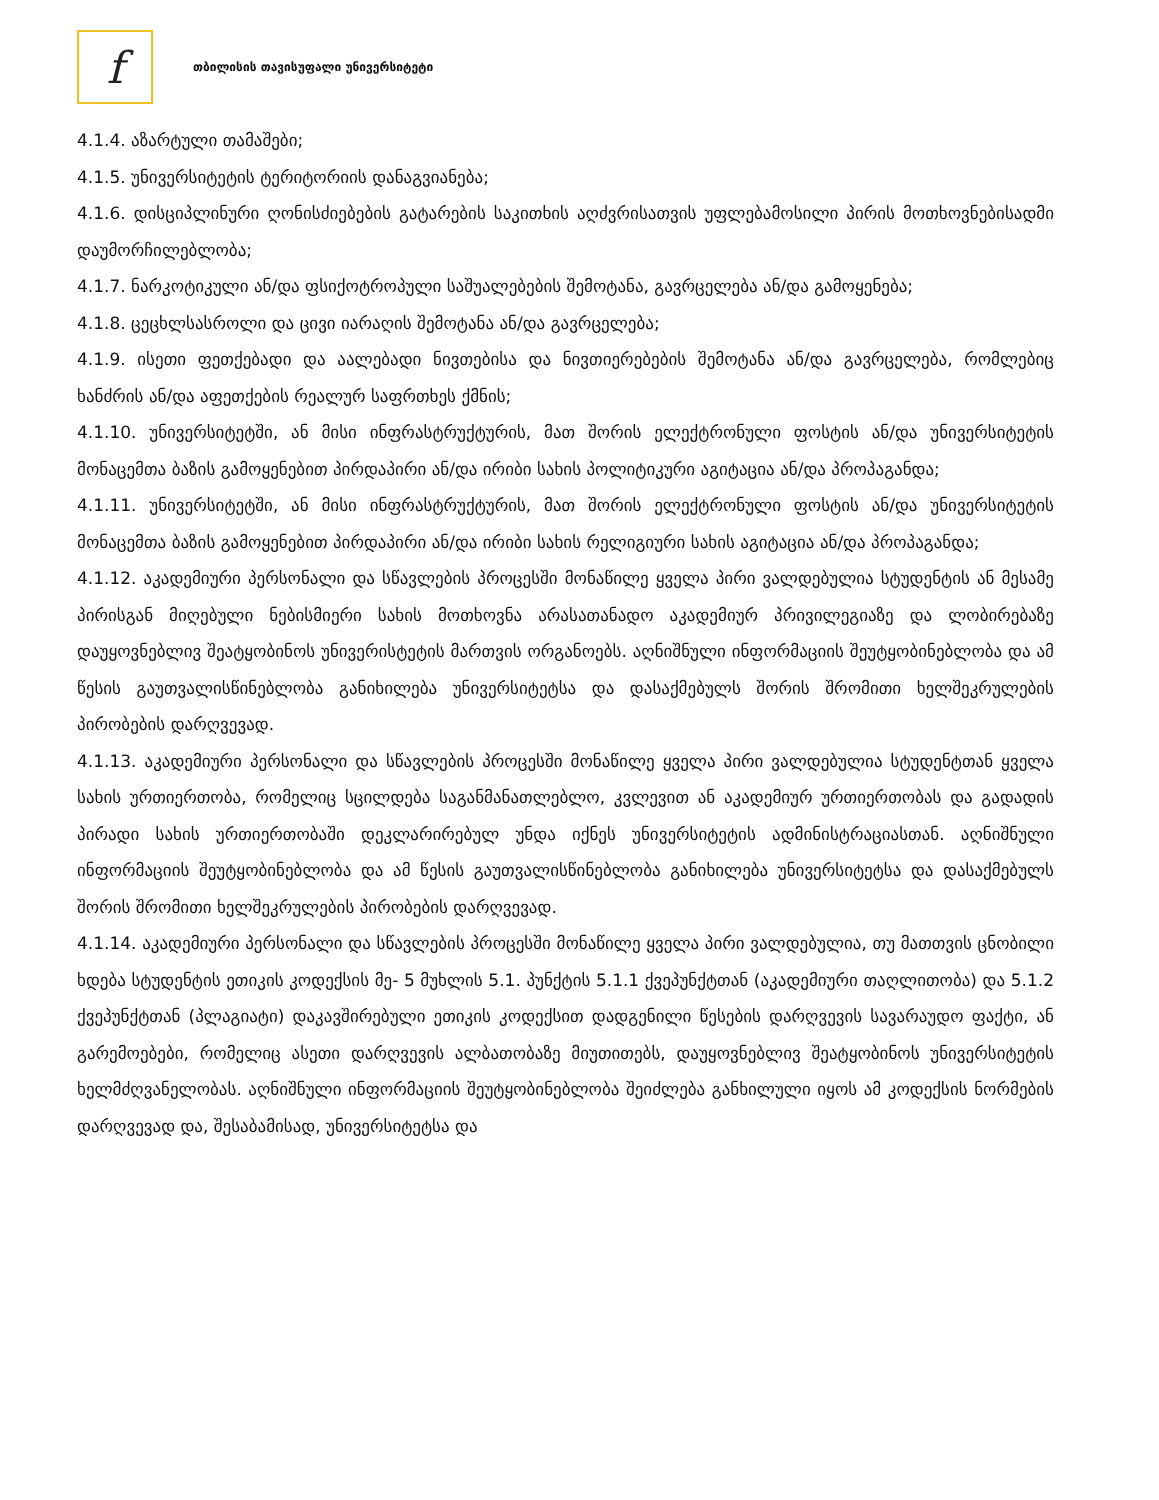f
თბილისის თავისუფალი უნივერსიტეტი
4.1.4. აზარტული თამაშები;
4.1.5. უნივერსიტეტის ტერიტორიის დანაგვიანება;
4.1.6. დისციპლინური ღონისძიებების გატარების საკითხის აღძვრისათვის უფლებამოსილი პირის მოთხოვნებისადმი დაუმორჩილებლობა;
4.1.7. ნარკოტიკული ან/და ფსიქოტროპული საშუალებების შემოტანა, გავრცელება ან/და გამოყენება;
4.1.8. ცეცხლსასროლი და ცივი იარაღის შემოტანა ან/და გავრცელება;
4.1.9. ისეთი ფეთქებადი და აალებადი ნივთებისა და ნივთიერებების შემოტანა ან/და გავრცელება, რომლებიც ხანძრის ან/და აფეთქების რეალურ საფრთხეს ქმნის;
4.1.10. უნივერსიტეტში, ან მისი ინფრასტრუქტურის, მათ შორის ელექტრონული ფოსტის ან/და უნივერსიტეტის მონაცემთა ბაზის გამოყენებით პირდაპირი ან/და ირიბი სახის პოლიტიკური აგიტაცია ან/და პროპაგანდა;
4.1.11. უნივერსიტეტში, ან მისი ინფრასტრუქტურის, მათ შორის ელექტრონული ფოსტის ან/და უნივერსიტეტის მონაცემთა ბაზის გამოყენებით პირდაპირი ან/და ირიბი სახის რელიგიური სახის აგიტაცია ან/და პროპაგანდა;
4.1.12. აკადემიური პერსონალი და სწავლების პროცესში მონაწილე ყველა პირი ვალდებულია სტუდენტის ან მესამე პირისგან მიღებული ნებისმიერი სახის მოთხოვნა არასათანადო აკადემიურ პრივილეგიაზე და ლობირებაზე დაუყოვნებლივ შეატყობინოს უნივერისტეტის მართვის ორგანოებს. აღნიშნული ინფორმაციის შეუტყობინებლობა და ამ წესის გაუთვალისწინებლობა განიხილება უნივერსიტეტსა და დასაქმებულს შორის შრომითი ხელშეკრულების პირობების დარღვევად.
4.1.13. აკადემიური პერსონალი და სწავლების პროცესში მონაწილე ყველა პირი ვალდებულია სტუდენტთან ყველა სახის ურთიერთობა, რომელიც სცილდება საგანმანათლებლო, კვლევით ან აკადემიურ ურთიერთობას და გადადის პირადი სახის ურთიერთობაში დეკლარირებულ უნდა იქნეს უნივერსიტეტის ადმინისტრაციასთან. აღნიშნული ინფორმაციის შეუტყობინებლობა და ამ წესის გაუთვალისწინებლობა განიხილება უნივერსიტეტსა და დასაქმებულს შორის შრომითი ხელშეკრულების პირობების დარღვევად.
4.1.14. აკადემიური პერსონალი და სწავლების პროცესში მონაწილე ყველა პირი ვალდებულია, თუ მათთვის ცნობილი ხდება სტუდენტის ეთიკის კოდექსის მე- 5 მუხლის 5.1. პუნქტის 5.1.1 ქვეპუნქტთან (აკადემიური თაღლითობა) და 5.1.2 ქვეპუნქტთან (პლაგიატი) დაკავშირებული ეთიკის კოდექსით დადგენილი წესების დარღვევის სავარაუდო ფაქტი, ან გარემოებები, რომელიც ასეთი დარღვევის ალბათობაზე მიუთითებს, დაუყოვნებლივ შეატყობინოს უნივერსიტეტის ხელმძღვანელობას. აღნიშნული ინფორმაციის შეუტყობინებლობა შეიძლება განხილული იყოს ამ კოდექსის ნორმების დარღვევად და, შესაბამისად, უნივერსიტეტსა და